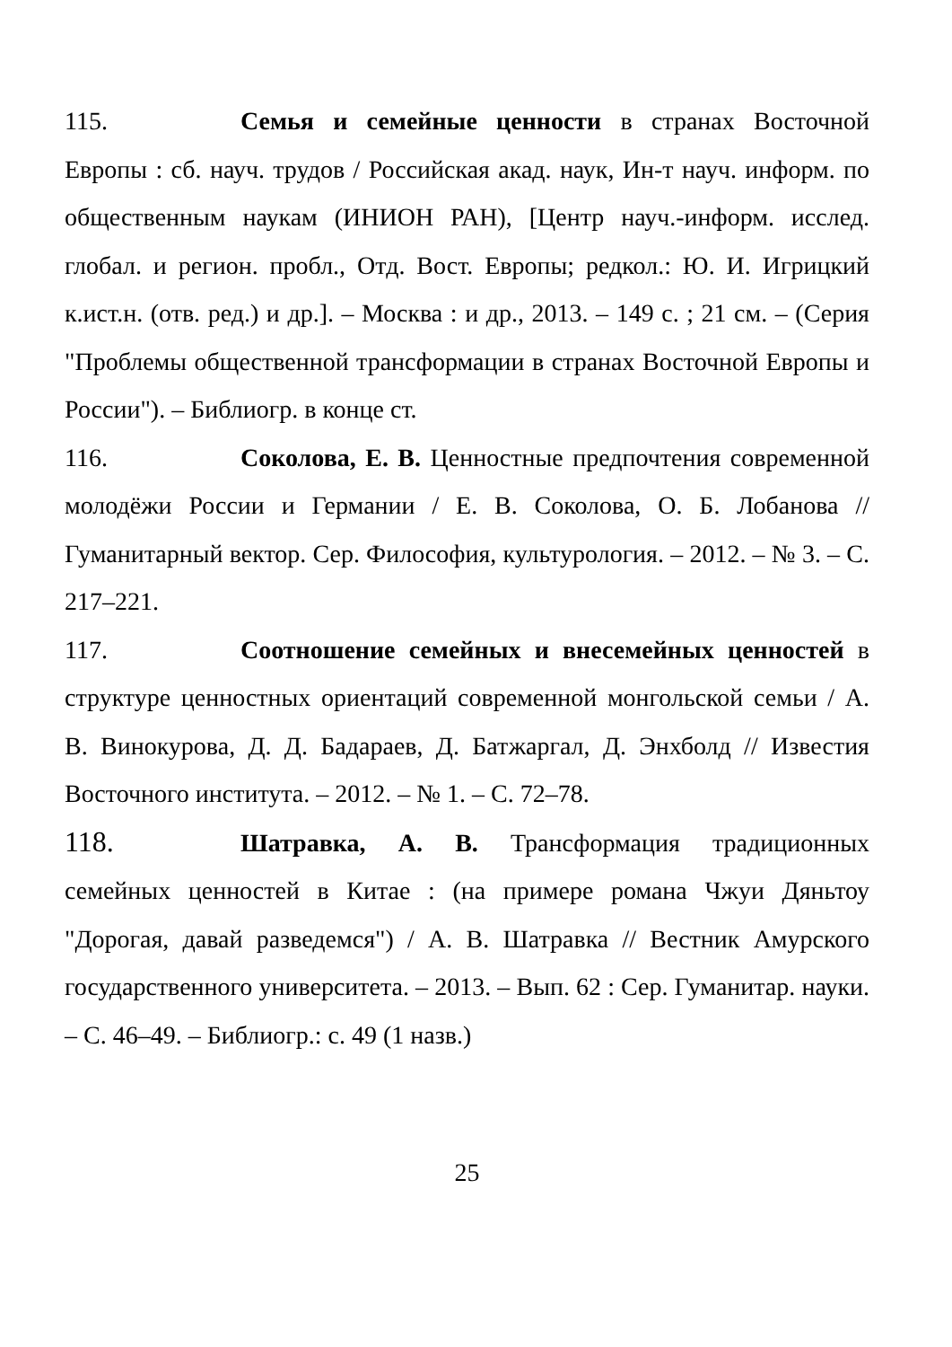115. Семья и семейные ценности в странах Восточной Европы : сб. науч. трудов / Российская акад. наук, Ин-т науч. информ. по общественным наукам (ИНИОН РАН), [Центр науч.-информ. исслед. глобал. и регион. пробл., Отд. Вост. Европы; редкол.: Ю. И. Игрицкий к.ист.н. (отв. ред.) и др.]. – Москва : и др., 2013. – 149 с. ; 21 см. – (Серия "Проблемы общественной трансформации в странах Восточной Европы и России"). – Библиогр. в конце ст.
116. Соколова, Е. В. Ценностные предпочтения современной молодёжи России и Германии / Е. В. Соколова, О. Б. Лобанова // Гуманитарный вектор. Сер. Философия, культурология. – 2012. – № 3. – С. 217–221.
117. Соотношение семейных и внесемейных ценностей в структуре ценностных ориентаций современной монгольской семьи / А. В. Винокурова, Д. Д. Бадараев, Д. Батжаргал, Д. Энхболд // Известия Восточного института. – 2012. – № 1. – С. 72–78.
118. Шатравка, А. В. Трансформация традиционных семейных ценностей в Китае : (на примере романа Чжуи Дяньтоу "Дорогая, давай разведемся") / А. В. Шатравка // Вестник Амурского государственного университета. – 2013. – Вып. 62 : Сер. Гуманитар. науки. – С. 46–49. – Библиогр.: с. 49 (1 назв.)
25